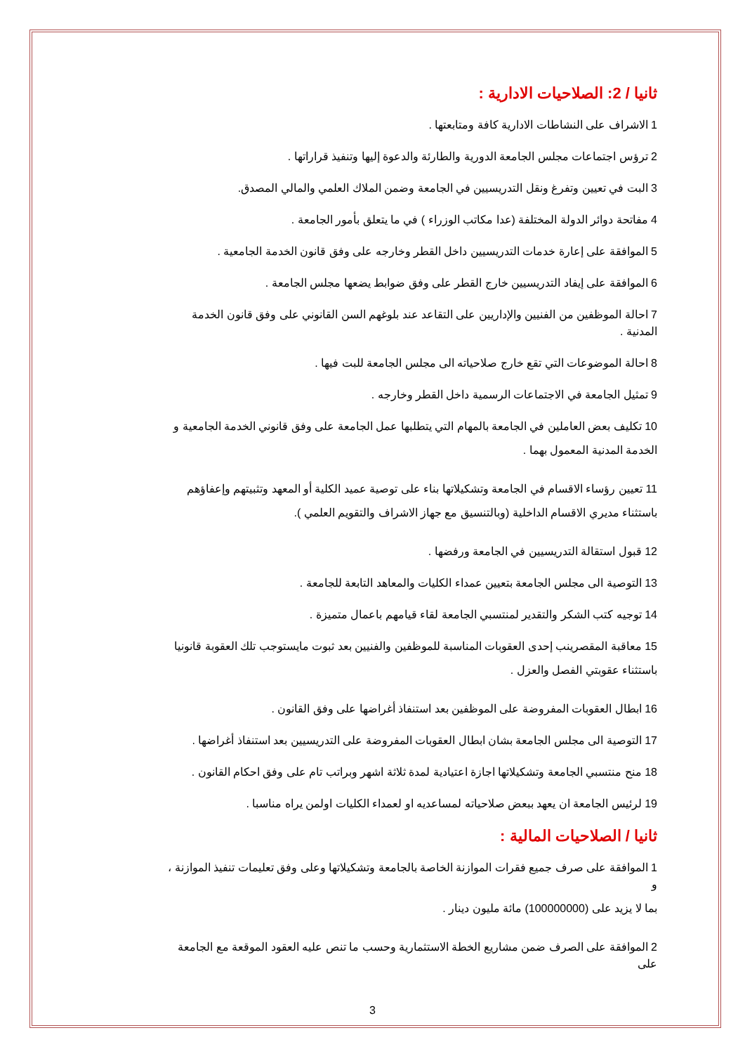ثانيا / 2: الصلاحيات الادارية :
1 الاشراف على النشاطات الادارية كافة ومتابعتها .
2 ترؤس اجتماعات مجلس الجامعة الدورية والطارئة والدعوة إليها وتنفيذ قراراتها .
3 البت في تعيين وتفرغ ونقل التدريسيين في الجامعة وضمن الملاك العلمي والمالي المصدق.
4 مفاتحة دوائر الدولة المختلفة (عدا مكاتب الوزراء ) في ما يتعلق بأمور الجامعة .
5 الموافقة على إعارة خدمات التدريسيين داخل القطر وخارجه على وفق قانون الخدمة الجامعية .
6 الموافقة على إيفاد التدريسيين خارج القطر على وفق ضوابط يضعها مجلس الجامعة .
7 احالة الموظفين من الفنيين والإداريين على التقاعد عند بلوغهم السن القانوني على وفق قانون الخدمة المدنية .
8 احالة الموضوعات التي تقع خارج صلاحياته الى مجلس الجامعة للبت فيها .
9 تمثيل الجامعة في الاجتماعات الرسمية داخل القطر وخارجه .
10 تكليف بعض العاملين في الجامعة بالمهام التي يتطلبها عمل الجامعة على وفق قانوني الخدمة الجامعية و
الخدمة المدنية المعمول بهما .
11 تعيين رؤساء الاقسام في الجامعة وتشكيلاتها بناء على توصية عميد الكلية أو المعهد وتثبيتهم وإعفاؤهم
باستثناء مديري الاقسام الداخلية (وبالتنسيق مع جهاز الاشراف والتقويم العلمي ).
12 قبول استقالة التدريسيين في الجامعة ورفضها .
13 التوصية الى مجلس الجامعة بتعيين عمداء الكليات والمعاهد التابعة للجامعة .
14 توجيه كتب الشكر والتقدير لمنتسبي الجامعة لقاء قيامهم باعمال متميزة .
15 معاقبة المقصرينب إحدى العقوبات المناسبة للموظفين والفنيين بعد ثبوت مايستوجب تلك العقوبة قانونيا
باستثناء عقوبتي الفصل والعزل .
16 ابطال العقوبات المفروضة على الموظفين بعد استنفاذ أغراضها على وفق القانون .
17 التوصية الى مجلس الجامعة بشان ابطال العقوبات المفروضة على التدريسيين بعد استنفاذ أغراضها .
18 منح منتسبي الجامعة وتشكيلاتها اجازة اعتيادية لمدة ثلاثة اشهر وبراتب تام على وفق احكام القانون .
19 لرئيس الجامعة ان يعهد ببعض صلاحياته لمساعديه او لعمداء الكليات اولمن يراه مناسبا .
ثانيا / الصلاحيات المالية :
1 الموافقة على صرف جميع فقرات الموازنة الخاصة بالجامعة وتشكيلاتها وعلى وفق تعليمات تنفيذ الموازنة ، و
بما لا يزيد على (100000000) مائة مليون دينار .
2 الموافقة على الصرف ضمن مشاريع الخطة الاستثمارية وحسب ما تنص عليه العقود الموقعة مع الجامعة على
3